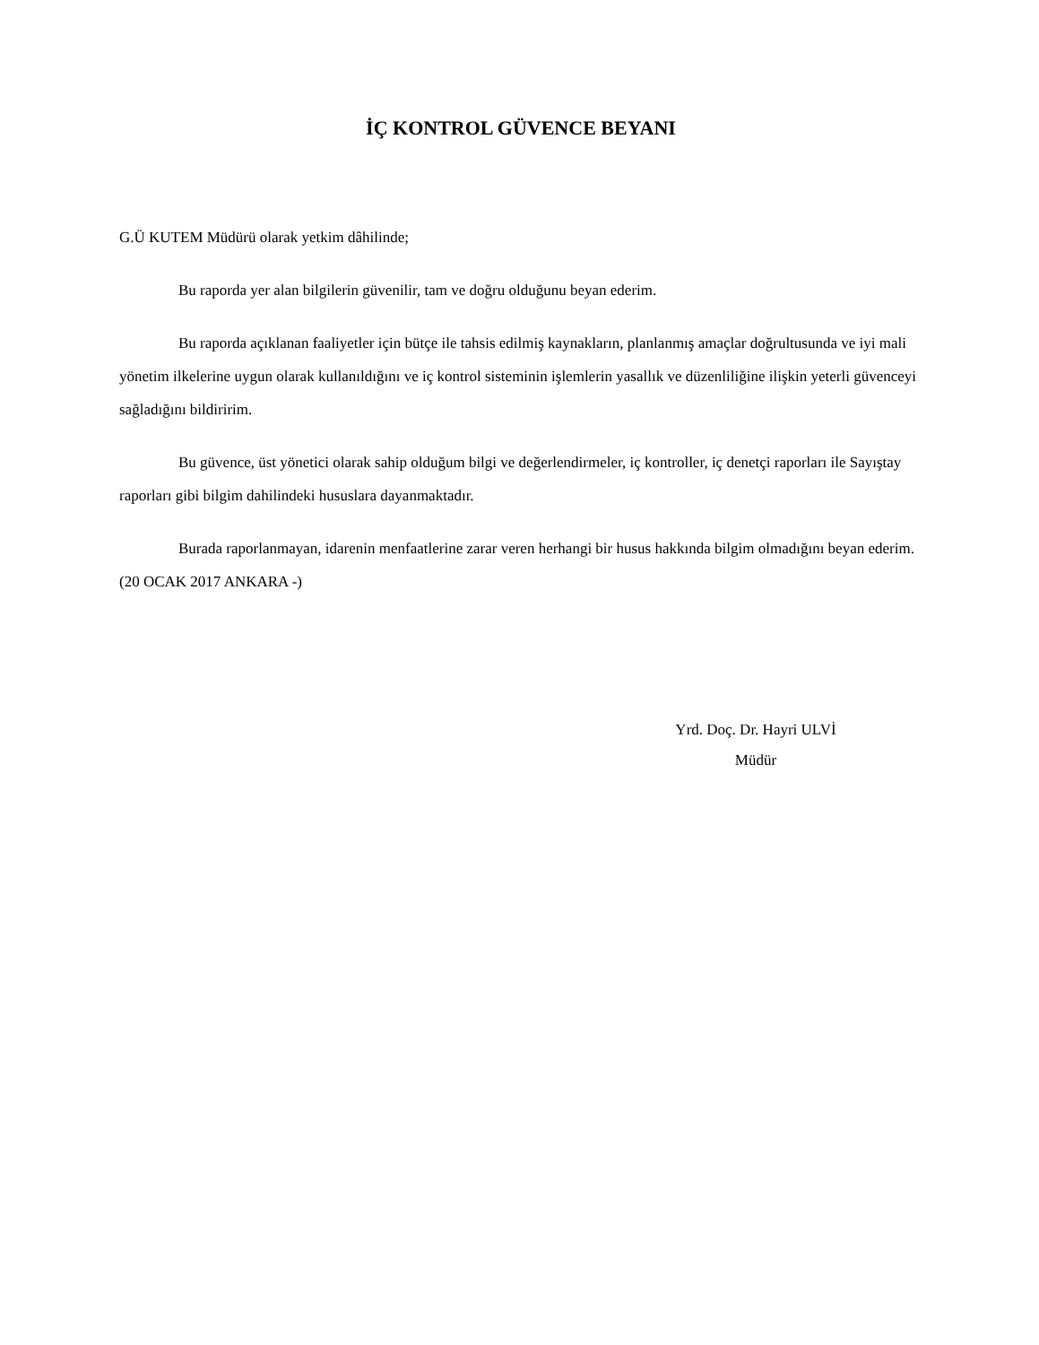İÇ KONTROL GÜVENCE BEYANI
G.Ü KUTEM Müdürü olarak yetkim dâhilinde;
Bu raporda yer alan bilgilerin güvenilir, tam ve doğru olduğunu beyan ederim.
Bu raporda açıklanan faaliyetler için bütçe ile tahsis edilmiş kaynakların, planlanmış amaçlar doğrultusunda ve iyi mali yönetim ilkelerine uygun olarak kullanıldığını ve iç kontrol sisteminin işlemlerin yasallık ve düzenliliğine ilişkin yeterli güvenceyi sağladığını bildiririm.
Bu güvence, üst yönetici olarak sahip olduğum bilgi ve değerlendirmeler, iç kontroller, iç denetçi raporları ile Sayıştay raporları gibi bilgim dahilindeki hususlara dayanmaktadır.
Burada raporlanmayan, idarenin menfaatlerine zarar veren herhangi bir husus hakkında bilgim olmadığını beyan ederim. (20 OCAK 2017 ANKARA -)
Yrd. Doç. Dr. Hayri ULVİ
Müdür